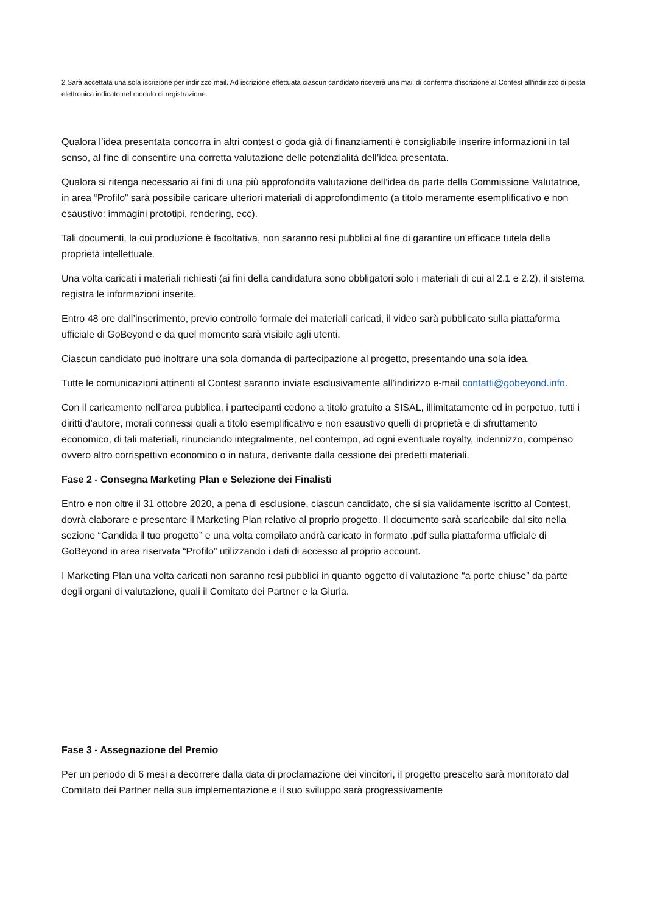2 Sarà accettata una sola iscrizione per indirizzo mail. Ad iscrizione effettuata ciascun candidato riceverà una mail di conferma d’iscrizione al Contest all’indirizzo di posta elettronica indicato nel modulo di registrazione.
Qualora l’idea presentata concorra in altri contest o goda già di finanziamenti è consigliabile inserire informazioni in tal senso, al fine di consentire una corretta valutazione delle potenzialità dell’idea presentata.
Qualora si ritenga necessario ai fini di una più approfondita valutazione dell’idea da parte della Commissione Valutatrice, in area “Profilo” sarà possibile caricare ulteriori materiali di approfondimento (a titolo meramente esemplificativo e non esaustivo: immagini prototipi, rendering, ecc).
Tali documenti, la cui produzione è facoltativa, non saranno resi pubblici al fine di garantire un’efficace tutela della proprietà intellettuale.
Una volta caricati i materiali richiesti (ai fini della candidatura sono obbligatori solo i materiali di cui al 2.1 e 2.2), il sistema registra le informazioni inserite.
Entro 48 ore dall’inserimento, previo controllo formale dei materiali caricati, il video sarà pubblicato sulla piattaforma ufficiale di GoBeyond e da quel momento sarà visibile agli utenti.
Ciascun candidato può inoltrare una sola domanda di partecipazione al progetto, presentando una sola idea.
Tutte le comunicazioni attinenti al Contest saranno inviate esclusivamente all’indirizzo e-mail contatti@gobeyond.info.
Con il caricamento nell’area pubblica, i partecipanti cedono a titolo gratuito a SISAL, illimitatamente ed in perpetuo, tutti i diritti d’autore, morali connessi quali a titolo esemplificativo e non esaustivo quelli di proprietà e di sfruttamento economico, di tali materiali, rinunciando integralmente, nel contempo, ad ogni eventuale royalty, indennizzo, compenso ovvero altro corrispettivo economico o in natura, derivante dalla cessione dei predetti materiali.
Fase 2 - Consegna Marketing Plan e Selezione dei Finalisti
Entro e non oltre il 31 ottobre 2020, a pena di esclusione, ciascun candidato, che si sia validamente iscritto al Contest, dovrà elaborare e presentare il Marketing Plan relativo al proprio progetto. Il documento sarà scaricabile dal sito nella sezione “Candida il tuo progetto” e una volta compilato andrà caricato in formato .pdf sulla piattaforma ufficiale di GoBeyond in area riservata “Profilo” utilizzando i dati di accesso al proprio account.
I Marketing Plan una volta caricati non saranno resi pubblici in quanto oggetto di valutazione “a porte chiuse” da parte degli organi di valutazione, quali il Comitato dei Partner e la Giuria.
Fase 3 - Assegnazione del Premio
Per un periodo di 6 mesi a decorrere dalla data di proclamazione dei vincitori, il progetto prescelto sarà monitorato dal Comitato dei Partner nella sua implementazione e il suo sviluppo sarà progressivamente